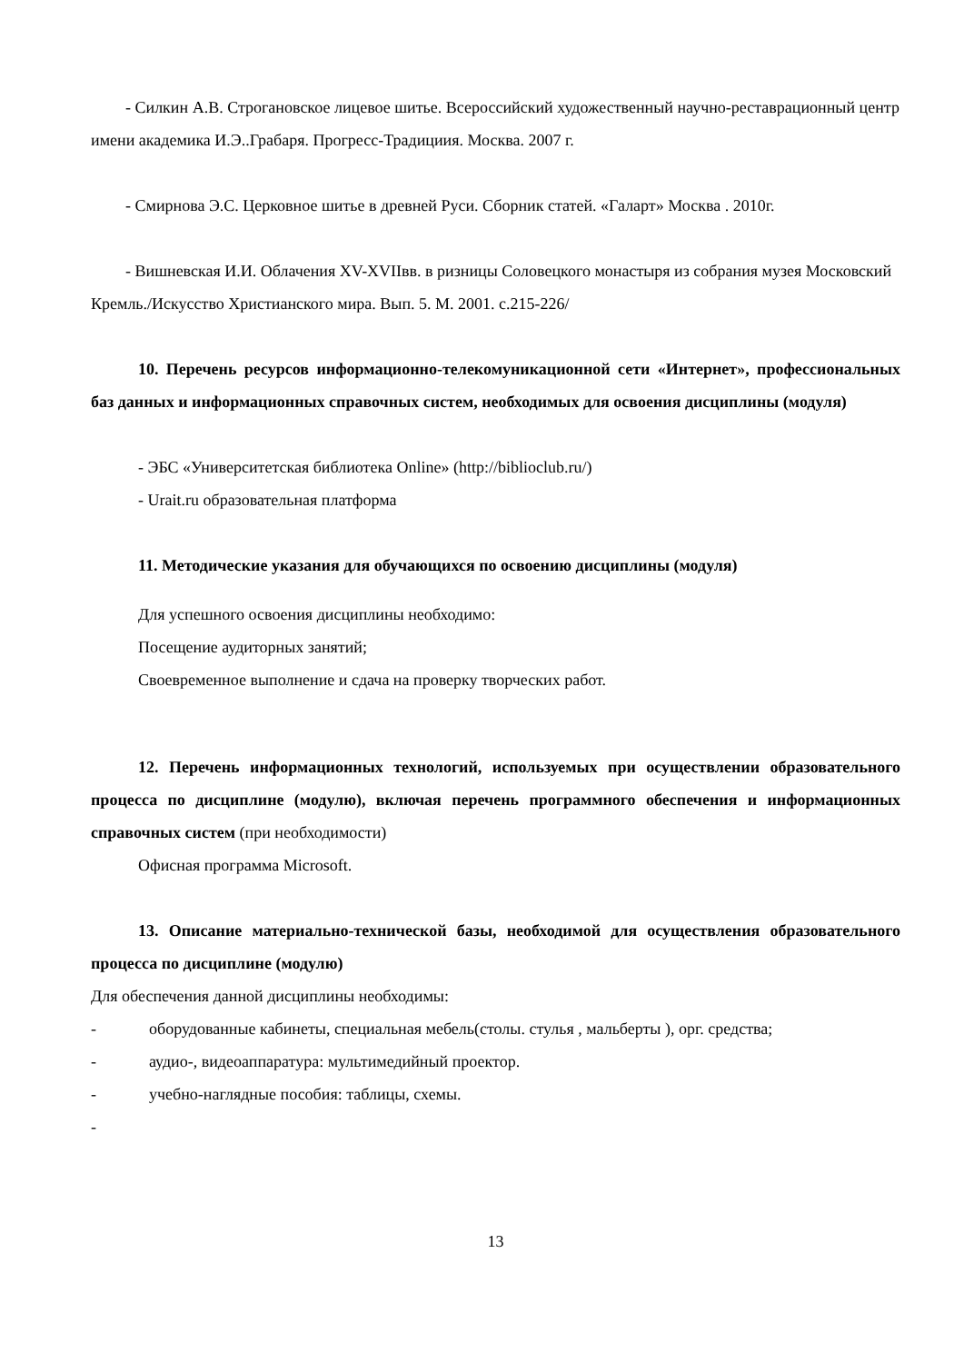- Силкин А.В. Строгановское лицевое шитье. Всероссийский художественный научно-реставрационный центр имени академика И.Э..Грабаря. Прогресс-Традициия. Москва. 2007 г.
- Смирнова Э.С. Церковное шитье в древней Руси. Сборник статей. «Галарт» Москва . 2010г.
- Вишневская И.И. Облачения XV-XVIIвв. в ризницы Соловецкого монастыря из собрания музея Московский Кремль./Искусство Христианского мира. Вып. 5. М. 2001. с.215-226/
10. Перечень ресурсов информационно-телекомуникационной сети «Интернет», профессиональных баз данных и информационных справочных систем, необходимых для освоения дисциплины (модуля)
- ЭБС «Университетская библиотека Online» (http://biblioclub.ru/)
- Urait.ru образовательная платформа
11. Методические указания для обучающихся по освоению дисциплины (модуля)
Для успешного освоения дисциплины необходимо:
Посещение аудиторных занятий;
Своевременное выполнение и сдача на проверку творческих работ.
12. Перечень информационных технологий, используемых при осуществлении образовательного процесса по дисциплине (модулю), включая перечень программного обеспечения и информационных справочных систем (при необходимости)
Офисная программа Microsoft.
13. Описание материально-технической базы, необходимой для осуществления образовательного процесса по дисциплине (модулю)
Для обеспечения данной дисциплины необходимы:
- оборудованные кабинеты, специальная мебель(столы. стулья , мальберты ), орг. средства;
- аудио-, видеоаппаратура: мультимедийный проектор.
- учебно-наглядные пособия: таблицы, схемы.
-
13